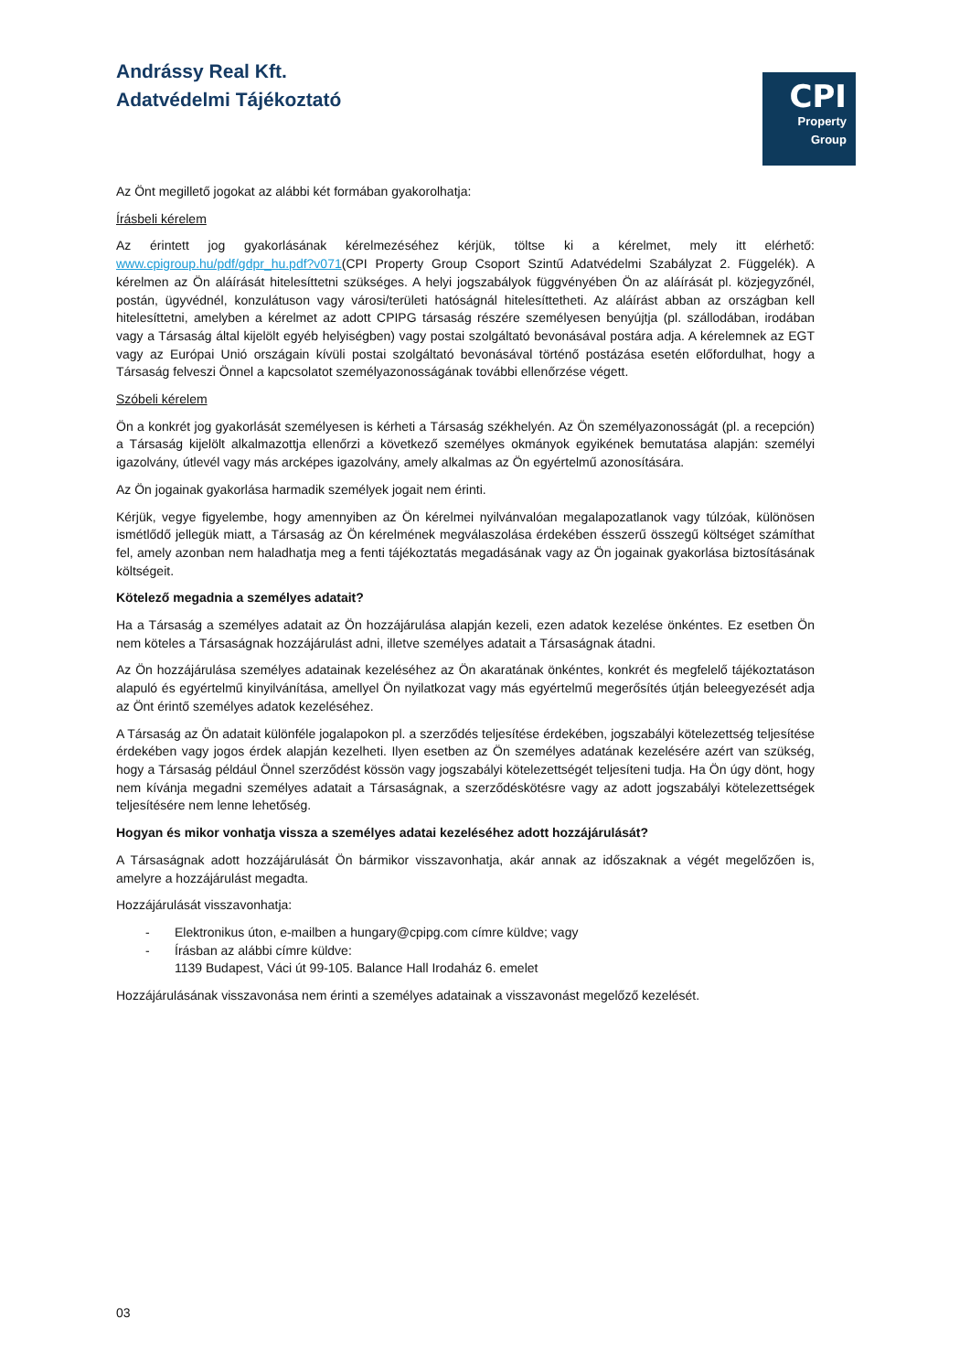Andrássy Real Kft.
Adatvédelmi Tájékoztató
CPI
Property
Group
Az Önt megillető jogokat az alábbi két formában gyakorolhatja:
Írásbeli kérelem
Az érintett jog gyakorlásának kérelmezéséhez kérjük, töltse ki a kérelmet, mely itt elérhető: www.cpigroup.hu/pdf/gdpr_hu.pdf?v071(CPI Property Group Csoport Szintű Adatvédelmi Szabályzat 2. Függelék). A kérelmen az Ön aláírását hitelesíttetni szükséges. A helyi jogszabályok függvényében Ön az aláírását pl. közjegyzőnél, postán, ügyvédnél, konzulátuson vagy városi/területi hatóságnál hitelesíttetheti. Az aláírást abban az országban kell hitelesíttetni, amelyben a kérelmet az adott CPIPG társaság részére személyesen benyújtja (pl. szállodában, irodában vagy a Társaság által kijelölt egyéb helyiségben) vagy postai szolgáltató bevonásával postára adja. A kérelemnek az EGT vagy az Európai Unió országain kívüli postai szolgáltató bevonásával történő postázása esetén előfordulhat, hogy a Társaság felveszi Önnel a kapcsolatot személyazonosságának további ellenőrzése végett.
Szóbeli kérelem
Ön a konkrét jog gyakorlását személyesen is kérheti a Társaság székhelyén. Az Ön személyazonosságát (pl. a recepción) a Társaság kijelölt alkalmazottja ellenőrzi a következő személyes okmányok egyikének bemutatása alapján: személyi igazolvány, útlevél vagy más arcképes igazolvány, amely alkalmas az Ön egyértelmű azonosítására.
Az Ön jogainak gyakorlása harmadik személyek jogait nem érinti.
Kérjük, vegye figyelembe, hogy amennyiben az Ön kérelmei nyilvánvalóan megalapozatlanok vagy túlzóak, különösen ismétlődő jellegük miatt, a Társaság az Ön kérelmének megválaszolása érdekében ésszerű összegű költséget számíthat fel, amely azonban nem haladhatja meg a fenti tájékoztatás megadásának vagy az Ön jogainak gyakorlása biztosításának költségeit.
Kötelező megadnia a személyes adatait?
Ha a Társaság a személyes adatait az Ön hozzájárulása alapján kezeli, ezen adatok kezelése önkéntes. Ez esetben Ön nem köteles a Társaságnak hozzájárulást adni, illetve személyes adatait a Társaságnak átadni.
Az Ön hozzájárulása személyes adatainak kezeléséhez az Ön akaratának önkéntes, konkrét és megfelelő tájékoztatáson alapuló és egyértelmű kinyilvánítása, amellyel Ön nyilatkozat vagy más egyértelmű megerősítés útján beleegyezését adja az Önt érintő személyes adatok kezeléséhez.
A Társaság az Ön adatait különféle jogalapokon pl. a szerződés teljesítése érdekében, jogszabályi kötelezettség teljesítése érdekében vagy jogos érdek alapján kezelheti. Ilyen esetben az Ön személyes adatának kezelésére azért van szükség, hogy a Társaság például Önnel szerződést kössön vagy jogszabályi kötelezettségét teljesíteni tudja. Ha Ön úgy dönt, hogy nem kívánja megadni személyes adatait a Társaságnak, a szerződéskötésre vagy az adott jogszabályi kötelezettségek teljesítésére nem lenne lehetőség.
Hogyan és mikor vonhatja vissza a személyes adatai kezeléséhez adott hozzájárulását?
A Társaságnak adott hozzájárulását Ön bármikor visszavonhatja, akár annak az időszaknak a végét megelőzően is, amelyre a hozzájárulást megadta.
Hozzájárulását visszavonhatja:
- Elektronikus úton, e-mailben a hungary@cpipg.com címre küldve; vagy
- Írásban az alábbi címre küldve:
1139 Budapest, Váci út 99-105. Balance Hall Irodaház 6. emelet
Hozzájárulásának visszavonása nem érinti a személyes adatainak a visszavonást megelőző kezelését.
03